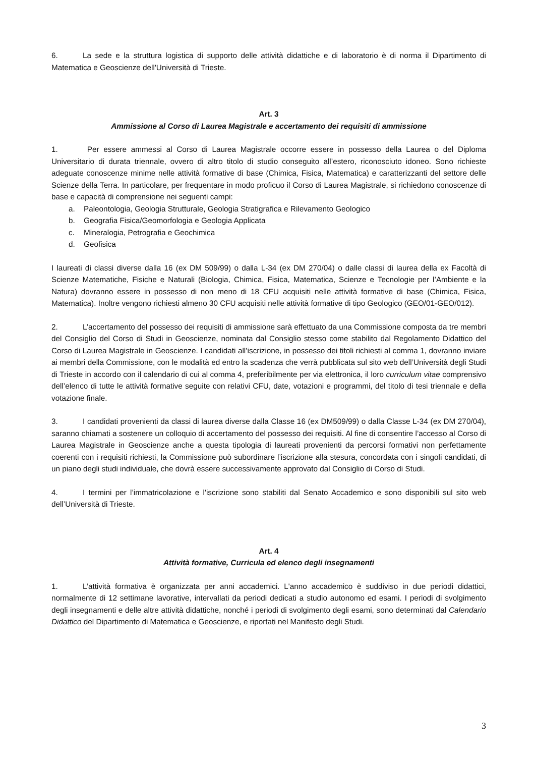6. La sede e la struttura logistica di supporto delle attività didattiche e di laboratorio è di norma il Dipartimento di Matematica e Geoscienze dell'Università di Trieste.
Art. 3
Ammissione al Corso di Laurea Magistrale e accertamento dei requisiti di ammissione
1. Per essere ammessi al Corso di Laurea Magistrale occorre essere in possesso della Laurea o del Diploma Universitario di durata triennale, ovvero di altro titolo di studio conseguito all’estero, riconosciuto idoneo. Sono richieste adeguate conoscenze minime nelle attività formative di base (Chimica, Fisica, Matematica) e caratterizzanti del settore delle Scienze della Terra. In particolare, per frequentare in modo proficuo il Corso di Laurea Magistrale, si richiedono conoscenze di base e capacità di comprensione nei seguenti campi:
a. Paleontologia, Geologia Strutturale, Geologia Stratigrafica e Rilevamento Geologico
b. Geografia Fisica/Geomorfologia e Geologia Applicata
c. Mineralogia, Petrografia e Geochimica
d. Geofisica
I laureati di classi diverse dalla 16 (ex DM 509/99) o dalla L-34 (ex DM 270/04) o dalle classi di laurea della ex Facoltà di Scienze Matematiche, Fisiche e Naturali (Biologia, Chimica, Fisica, Matematica, Scienze e Tecnologie per l’Ambiente e la Natura) dovranno essere in possesso di non meno di 18 CFU acquisiti nelle attività formative di base (Chimica, Fisica, Matematica). Inoltre vengono richiesti almeno 30 CFU acquisiti nelle attività formative di tipo Geologico (GEO/01-GEO/012).
2. L’accertamento del possesso dei requisiti di ammissione sarà effettuato da una Commissione composta da tre membri del Consiglio del Corso di Studi in Geoscienze, nominata dal Consiglio stesso come stabilito dal Regolamento Didattico del Corso di Laurea Magistrale in Geoscienze. I candidati all’iscrizione, in possesso dei titoli richiesti al comma 1, dovranno inviare ai membri della Commissione, con le modalità ed entro la scadenza che verrà pubblicata sul sito web dell’Università degli Studi di Trieste in accordo con il calendario di cui al comma 4, preferibilmente per via elettronica, il loro curriculum vitae comprensivo dell’elenco di tutte le attività formative seguite con relativi CFU, date, votazioni e programmi, del titolo di tesi triennale e della votazione finale.
3. I candidati provenienti da classi di laurea diverse dalla Classe 16 (ex DM509/99) o dalla Classe L-34 (ex DM 270/04), saranno chiamati a sostenere un colloquio di accertamento del possesso dei requisiti. Al fine di consentire l’accesso al Corso di Laurea Magistrale in Geoscienze anche a questa tipologia di laureati provenienti da percorsi formativi non perfettamente coerenti con i requisiti richiesti, la Commissione può subordinare l’iscrizione alla stesura, concordata con i singoli candidati, di un piano degli studi individuale, che dovrà essere successivamente approvato dal Consiglio di Corso di Studi.
4. I termini per l’immatricolazione e l'iscrizione sono stabiliti dal Senato Accademico e sono disponibili sul sito web dell’Università di Trieste.
Art. 4
Attività formative, Curricula ed elenco degli insegnamenti
1. L’attività formativa è organizzata per anni accademici. L'anno accademico è suddiviso in due periodi didattici, normalmente di 12 settimane lavorative, intervallati da periodi dedicati a studio autonomo ed esami. I periodi di svolgimento degli insegnamenti e delle altre attività didattiche, nonché i periodi di svolgimento degli esami, sono determinati dal Calendario Didattico del Dipartimento di Matematica e Geoscienze, e riportati nel Manifesto degli Studi.
3